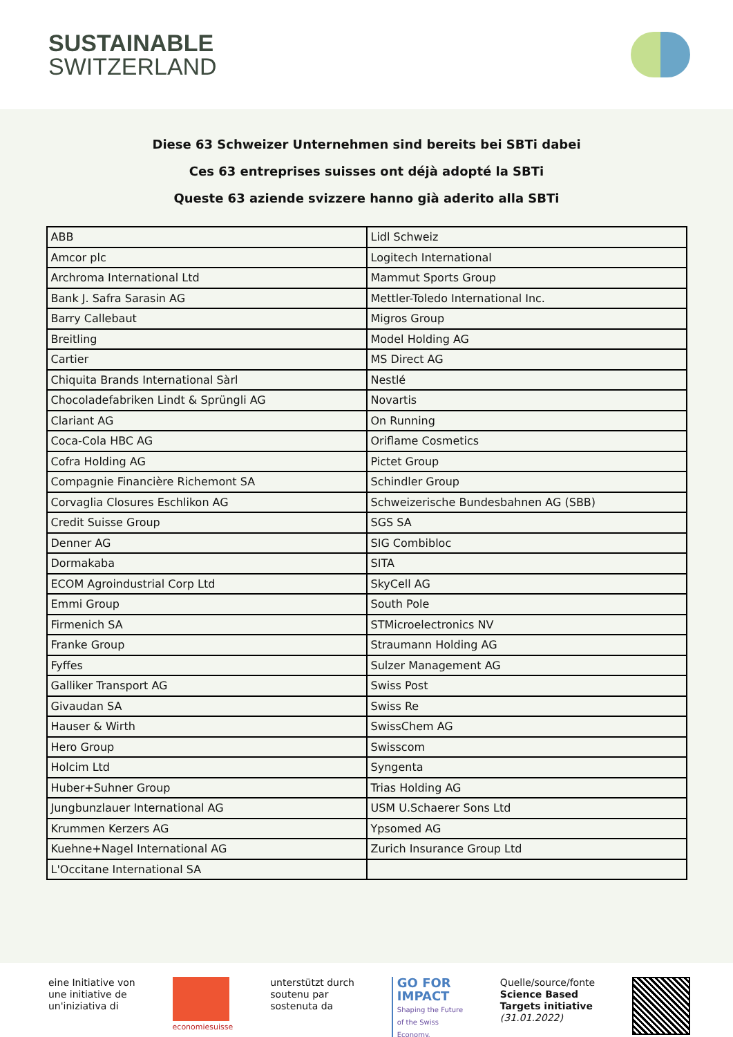SUSTAINABLE
SWITZERLAND
Diese 63 Schweizer Unternehmen sind bereits bei SBTi dabei
Ces 63 entreprises suisses ont déjà adopté la SBTi
Queste 63 aziende svizzere hanno già aderito alla SBTi
| ABB | Lidl Schweiz |
| Amcor plc | Logitech International |
| Archroma International Ltd | Mammut Sports Group |
| Bank J. Safra Sarasin AG | Mettler-Toledo International Inc. |
| Barry Callebaut | Migros Group |
| Breitling | Model Holding AG |
| Cartier | MS Direct AG |
| Chiquita Brands International Sàrl | Nestlé |
| Chocoladefabriken Lindt & Sprüngli AG | Novartis |
| Clariant AG | On Running |
| Coca-Cola HBC AG | Oriflame Cosmetics |
| Cofra Holding AG | Pictet Group |
| Compagnie Financière Richemont SA | Schindler Group |
| Corvaglia Closures Eschlikon AG | Schweizerische Bundesbahnen AG (SBB) |
| Credit Suisse Group | SGS SA |
| Denner AG | SIG Combibloc |
| Dormakaba | SITA |
| ECOM Agroindustrial Corp Ltd | SkyCell AG |
| Emmi Group | South Pole |
| Firmenich SA | STMicroelectronics NV |
| Franke Group | Straumann Holding AG |
| Fyffes | Sulzer Management AG |
| Galliker Transport AG | Swiss Post |
| Givaudan SA | Swiss Re |
| Hauser & Wirth | SwissChem AG |
| Hero Group | Swisscom |
| Holcim Ltd | Syngenta |
| Huber+Suhner Group | Trias Holding AG |
| Jungbunzlauer International AG | USM U.Schaerer Sons Ltd |
| Krummen Kerzers AG | Ypsomed AG |
| Kuehne+Nagel International AG | Zurich Insurance Group Ltd |
| L'Occitane International SA | |
eine Initiative von
une initiative de
un'iniziativa di
economiesuisse
unterstützt durch
soutenu par
sostenuta da
GO FOR
IMPACT
Shaping the Future
of the Swiss
Economy.
Quelle/source/fonte
Science Based
Targets initiative
(31.01.2022)